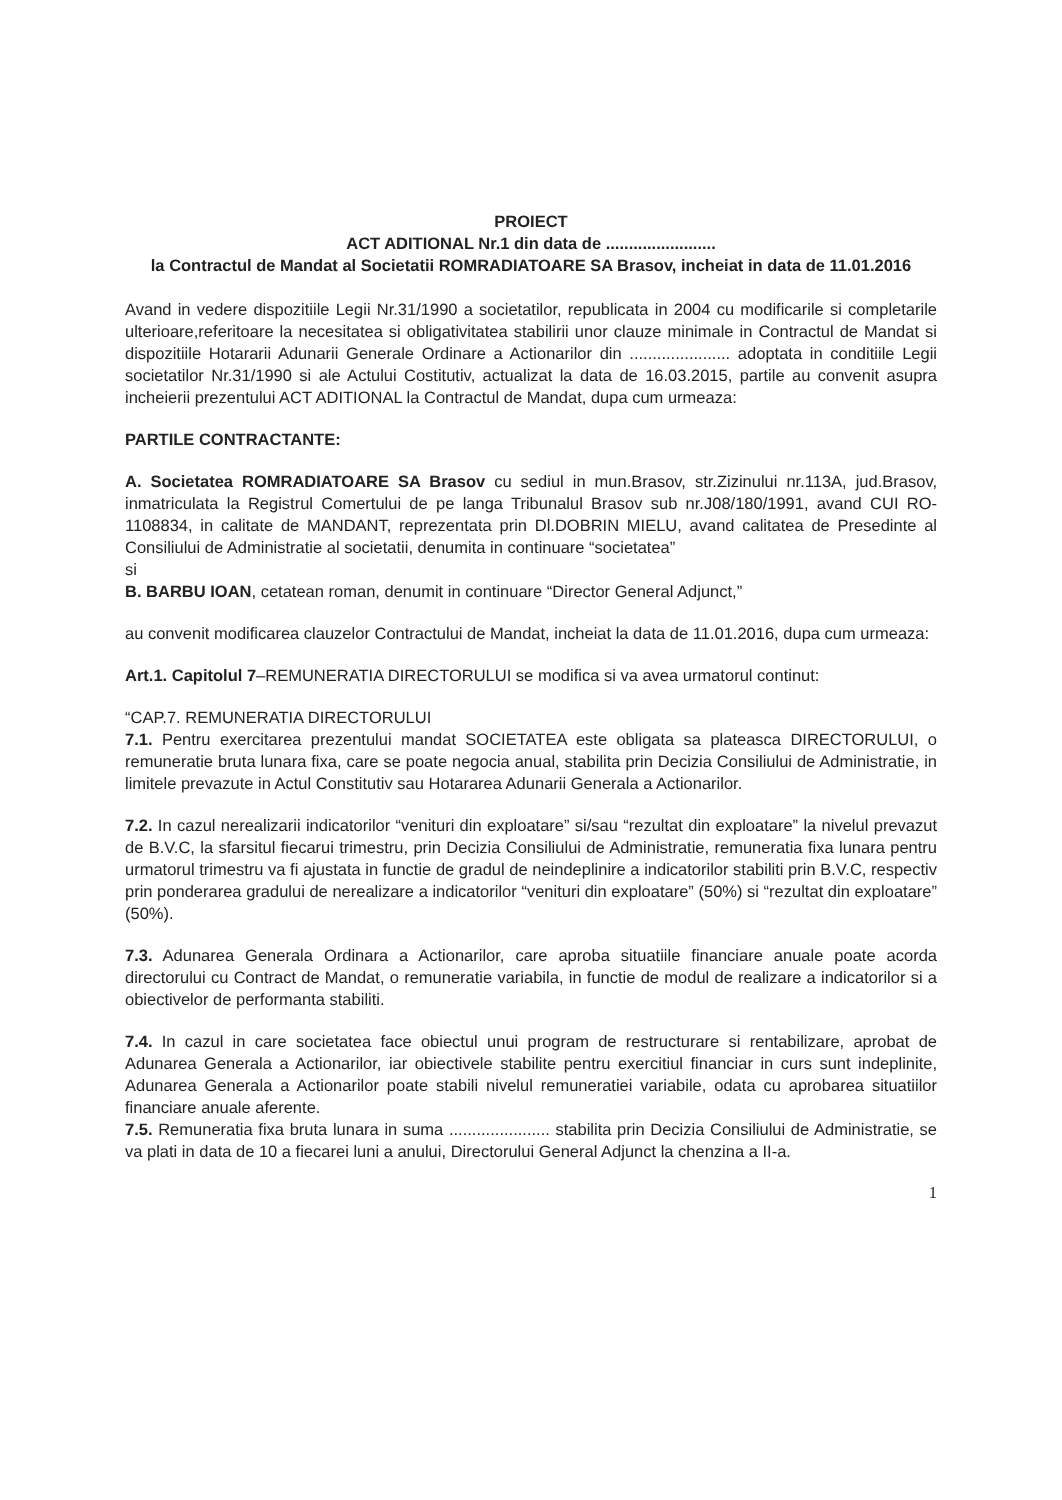PROIECT
ACT ADITIONAL Nr.1 din data de ........................
la Contractul de Mandat al Societatii ROMRADIATOARE SA Brasov, incheiat in data de 11.01.2016
Avand in vedere dispozitiile Legii Nr.31/1990 a societatilor, republicata in 2004 cu modificarile si completarile ulterioare,referitoare la necesitatea si obligativitatea stabilirii unor clauze minimale in Contractul de Mandat si dispozitiile Hotararii Adunarii Generale Ordinare a Actionarilor din ...................... adoptata in conditiile Legii societatilor Nr.31/1990 si ale Actului Costitutiv, actualizat la data de 16.03.2015, partile au convenit asupra incheierii prezentului ACT ADITIONAL la Contractul de Mandat, dupa cum urmeaza:
PARTILE CONTRACTANTE:
A. Societatea ROMRADIATOARE SA Brasov cu sediul in mun.Brasov, str.Zizinului nr.113A, jud.Brasov, inmatriculata la Registrul Comertului de pe langa Tribunalul Brasov sub nr.J08/180/1991, avand CUI RO-1108834, in calitate de MANDANT, reprezentata prin Dl.DOBRIN MIELU, avand calitatea de Presedinte al Consiliului de Administratie al societatii, denumita in continuare “societatea”
si
B. BARBU IOAN, cetatean roman, denumit in continuare “Director General Adjunct,”
au convenit modificarea clauzelor Contractului de Mandat, incheiat la data de 11.01.2016, dupa cum urmeaza:
Art.1. Capitolul 7–REMUNERATIA DIRECTORULUI se modifica si va avea urmatorul continut:
“CAP.7. REMUNERATIA DIRECTORULUI
7.1. Pentru exercitarea prezentului mandat SOCIETATEA este obligata sa plateasca DIRECTORULUI, o remuneratie bruta lunara fixa, care se poate negocia anual, stabilita prin Decizia Consiliului de Administratie, in limitele prevazute in Actul Constitutiv sau Hotararea Adunarii Generala a Actionarilor.
7.2. In cazul nerealizarii indicatorilor “venituri din exploatare” si/sau “rezultat din exploatare” la nivelul prevazut de B.V.C, la sfarsitul fiecarui trimestru, prin Decizia Consiliului de Administratie, remuneratia fixa lunara pentru urmatorul trimestru va fi ajustata in functie de gradul de neindeplinire a indicatorilor stabiliti prin B.V.C, respectiv prin ponderarea gradului de nerealizare a indicatorilor “venituri din exploatare” (50%) si “rezultat din exploatare” (50%).
7.3. Adunarea Generala Ordinara a Actionarilor, care aproba situatiile financiare anuale poate acorda directorului cu Contract de Mandat, o remuneratie variabila, in functie de modul de realizare a indicatorilor si a obiectivelor de performanta stabiliti.
7.4. In cazul in care societatea face obiectul unui program de restructurare si rentabilizare, aprobat de Adunarea Generala a Actionarilor, iar obiectivele stabilite pentru exercitiul financiar in curs sunt indeplinite, Adunarea Generala a Actionarilor poate stabili nivelul remuneratiei variabile, odata cu aprobarea situatiilor financiare anuale aferente.
7.5. Remuneratia fixa bruta lunara in suma ...................... stabilita prin Decizia Consiliului de Administratie, se va plati in data de 10 a fiecarei luni a anului, Directorului General Adjunct la chenzina a II-a.
1